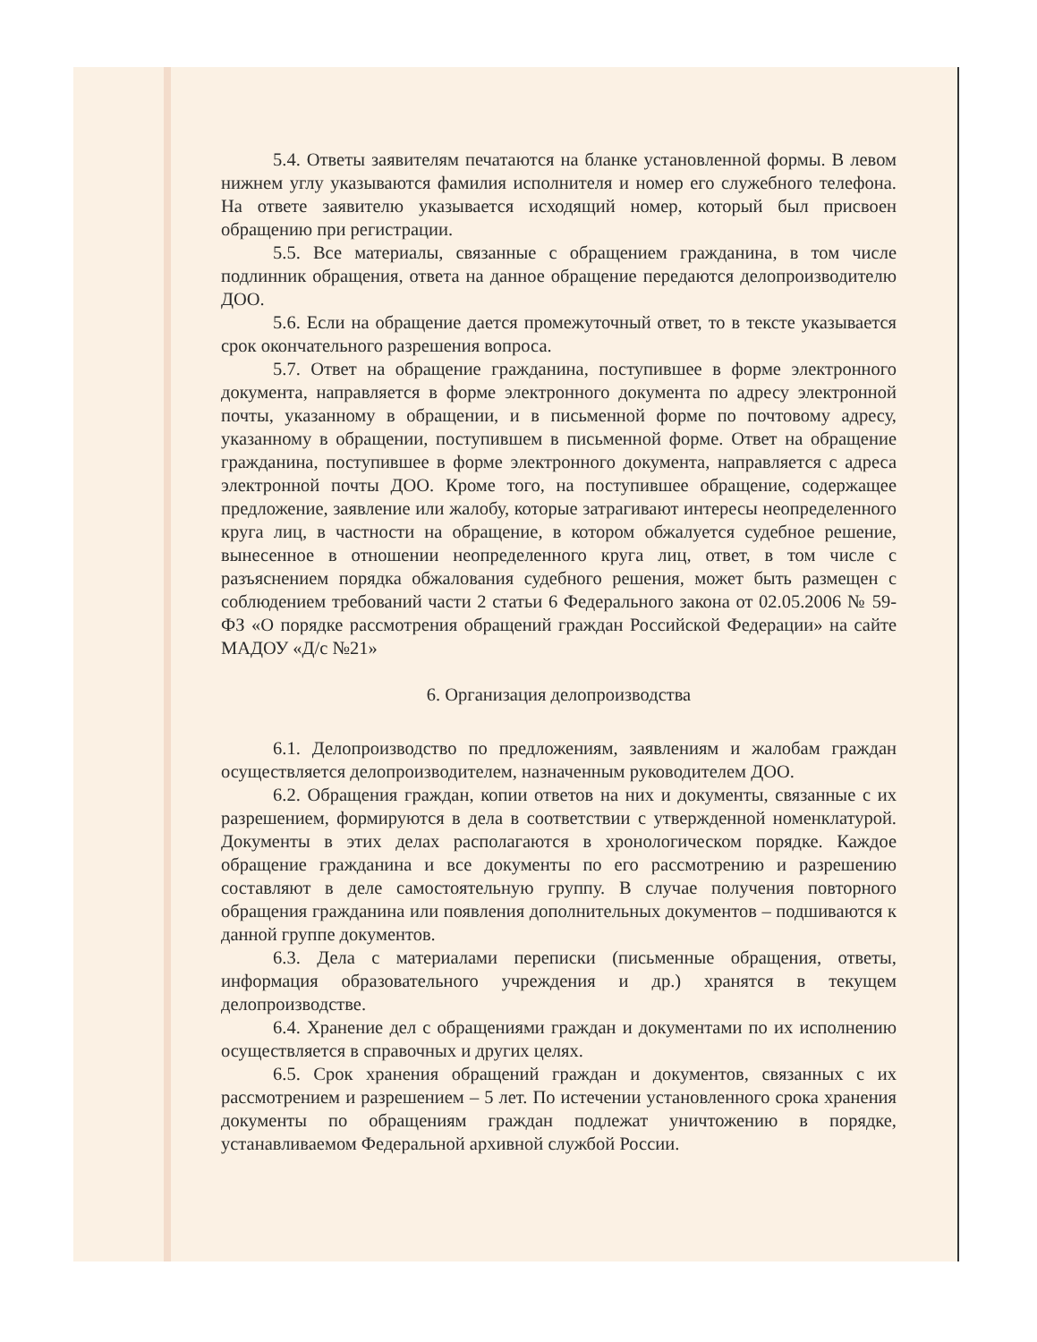5.4. Ответы заявителям печатаются на бланке установленной формы. В левом нижнем углу указываются фамилия исполнителя и номер его служебного телефона. На ответе заявителю указывается исходящий номер, который был присвоен обращению при регистрации.
5.5. Все материалы, связанные с обращением гражданина, в том числе подлинник обращения, ответа на данное обращение передаются делопроизводителю ДОО.
5.6. Если на обращение дается промежуточный ответ, то в тексте указывается срок окончательного разрешения вопроса.
5.7. Ответ на обращение гражданина, поступившее в форме электронного документа, направляется в форме электронного документа по адресу электронной почты, указанному в обращении, и в письменной форме по почтовому адресу, указанному в обращении, поступившем в письменной форме. Ответ на обращение гражданина, поступившее в форме электронного документа, направляется с адреса электронной почты ДОО. Кроме того, на поступившее обращение, содержащее предложение, заявление или жалобу, которые затрагивают интересы неопределенного круга лиц, в частности на обращение, в котором обжалуется судебное решение, вынесенное в отношении неопределенного круга лиц, ответ, в том числе с разъяснением порядка обжалования судебного решения, может быть размещен с соблюдением требований части 2 статьи 6 Федерального закона от 02.05.2006 № 59-ФЗ «О порядке рассмотрения обращений граждан Российской Федерации» на сайте МАДОУ «Д/с №21»
6. Организация делопроизводства
6.1. Делопроизводство по предложениям, заявлениям и жалобам граждан осуществляется делопроизводителем, назначенным руководителем ДОО.
6.2. Обращения граждан, копии ответов на них и документы, связанные с их разрешением, формируются в дела в соответствии с утвержденной номенклатурой. Документы в этих делах располагаются в хронологическом порядке. Каждое обращение гражданина и все документы по его рассмотрению и разрешению составляют в деле самостоятельную группу. В случае получения повторного обращения гражданина или появления дополнительных документов – подшиваются к данной группе документов.
6.3. Дела с материалами переписки (письменные обращения, ответы, информация образовательного учреждения и др.) хранятся в текущем делопроизводстве.
6.4. Хранение дел с обращениями граждан и документами по их исполнению осуществляется в справочных и других целях.
6.5. Срок хранения обращений граждан и документов, связанных с их рассмотрением и разрешением – 5 лет. По истечении установленного срока хранения документы по обращениям граждан подлежат уничтожению в порядке, устанавливаемом Федеральной архивной службой России.